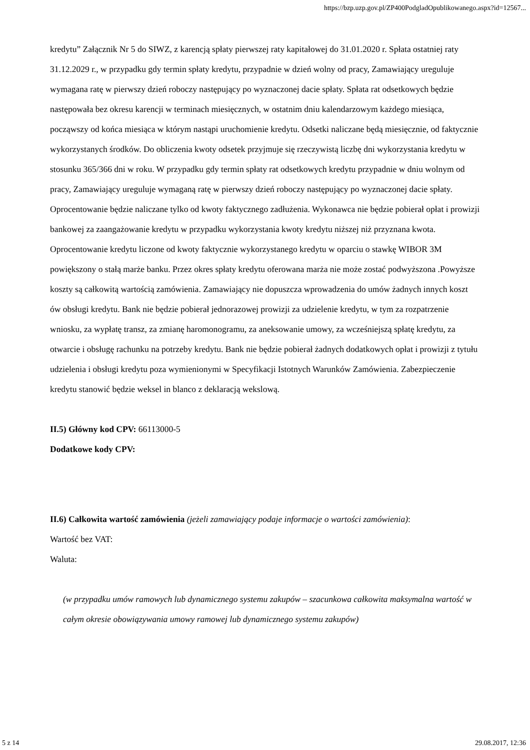https://bzp.uzp.gov.pl/ZP400PodgladOpublikowanego.aspx?id=12567...
kredytu” Załącznik Nr 5 do SIWZ, z karencją spłaty pierwszej raty kapitałowej do 31.01.2020 r. Spłata ostatniej raty 31.12.2029 r., w przypadku gdy termin spłaty kredytu, przypadnie w dzień wolny od pracy, Zamawiający ureguluje wymagana ratę w pierwszy dzień roboczy następujący po wyznaczonej dacie spłaty. Spłata rat odsetkowych będzie następowała bez okresu karencji w terminach miesięcznych, w ostatnim dniu kalendarzowym każdego miesiąca, począwszy od końca miesiąca w którym nastąpi uruchomienie kredytu. Odsetki naliczane będą miesięcznie, od faktycznie wykorzystanych środków. Do obliczenia kwoty odsetek przyjmuje się rzeczywistą liczbę dni wykorzystania kredytu w stosunku 365/366 dni w roku. W przypadku gdy termin spłaty rat odsetkowych kredytu przypadnie w dniu wolnym od pracy, Zamawiający ureguluje wymaganą ratę w pierwszy dzień roboczy następujący po wyznaczonej dacie spłaty. Oprocentowanie będzie naliczane tylko od kwoty faktycznego zadłużenia. Wykonawca nie będzie pobierał opłat i prowizji bankowej za zaangażowanie kredytu w przypadku wykorzystania kwoty kredytu niższej niż przyznana kwota. Oprocentowanie kredytu liczone od kwoty faktycznie wykorzystanego kredytu w oparciu o stawkę WIBOR 3M powiększony o stałą marże banku. Przez okres spłaty kredytu oferowana marża nie może zostać podwyższona .Powyższe koszty są całkowitą wartością zamówienia. Zamawiający nie dopuszcza wprowadzenia do umów żadnych innych koszt ów obsługi kredytu. Bank nie będzie pobierał jednorazowej prowizji za udzielenie kredytu, w tym za rozpatrzenie wniosku, za wypłatę transz, za zmianę haromonogramu, za aneksowanie umowy, za wcześniejszą spłatę kredytu, za otwarcie i obsługę rachunku na potrzeby kredytu. Bank nie będzie pobierał żadnych dodatkowych opłat i prowizji z tytułu udzielenia i obsługi kredytu poza wymienionymi w Specyfikacji Istotnych Warunków Zamówienia. Zabezpieczenie kredytu stanowić będzie weksel in blanco z deklaracją wekslową.
II.5) Główny kod CPV: 66113000-5
Dodatkowe kody CPV:
II.6) Całkowita wartość zamówienia (jeżeli zamawiający podaje informacje o wartości zamówienia):
Wartość bez VAT:
Waluta:
(w przypadku umów ramowych lub dynamicznego systemu zakupów – szacunkowa całkowita maksymalna wartość w całym okresie obowiązywania umowy ramowej lub dynamicznego systemu zakupów)
5 z 14 29.08.2017, 12:36